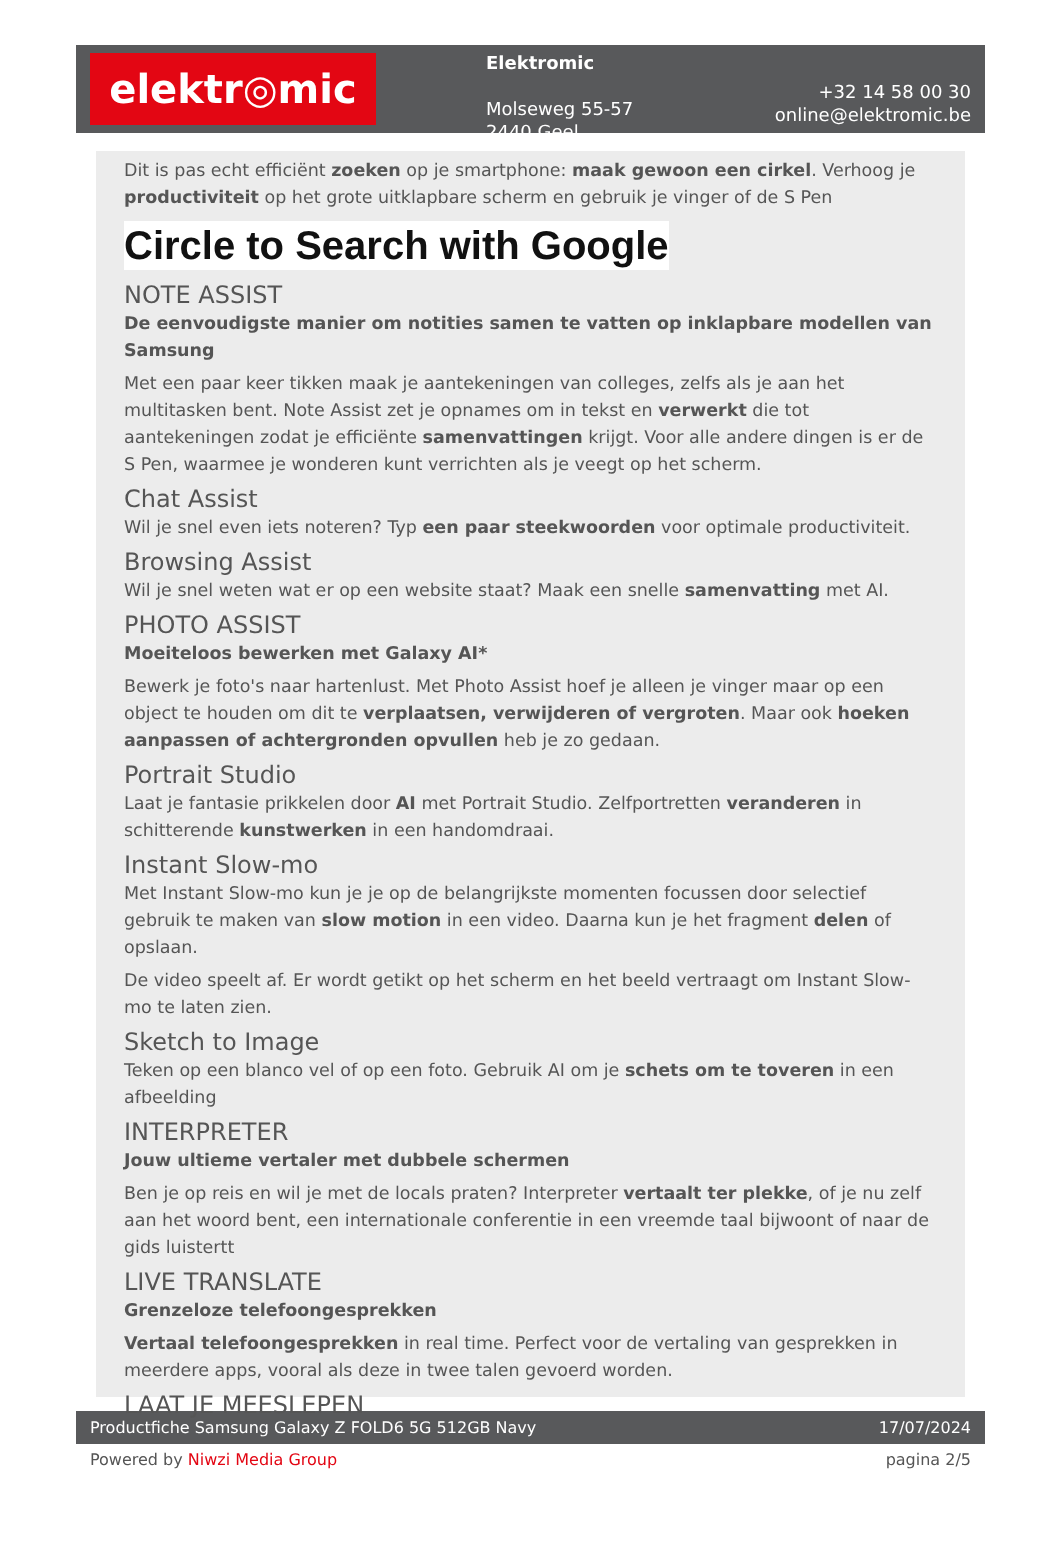elektr◎mic
Elektromic
Molseweg 55-57
2440 Geel
+32 14 58 00 30
online@elektromic.be
Dit is pas echt efficiënt zoeken op je smartphone: maak gewoon een cirkel. Verhoog je productiviteit op het grote uitklapbare scherm en gebruik je vinger of de S Pen
Circle to Search with Google
NOTE ASSIST
De eenvoudigste manier om notities samen te vatten op inklapbare modellen van Samsung
Met een paar keer tikken maak je aantekeningen van colleges, zelfs als je aan het multitasken bent. Note Assist zet je opnames om in tekst en verwerkt die tot aantekeningen zodat je efficiënte samenvattingen krijgt. Voor alle andere dingen is er de S Pen, waarmee je wonderen kunt verrichten als je veegt op het scherm.
Chat Assist
Wil je snel even iets noteren? Typ een paar steekwoorden voor optimale productiviteit.
Browsing Assist
Wil je snel weten wat er op een website staat? Maak een snelle samenvatting met AI.
PHOTO ASSIST
Moeiteloos bewerken met Galaxy AI*
Bewerk je foto's naar hartenlust. Met Photo Assist hoef je alleen je vinger maar op een object te houden om dit te verplaatsen, verwijderen of vergroten. Maar ook hoeken aanpassen of achtergronden opvullen heb je zo gedaan.
Portrait Studio
Laat je fantasie prikkelen door AI met Portrait Studio. Zelfportretten veranderen in schitterende kunstwerken in een handomdraai.
Instant Slow-mo
Met Instant Slow-mo kun je je op de belangrijkste momenten focussen door selectief gebruik te maken van slow motion in een video. Daarna kun je het fragment delen of opslaan.
De video speelt af. Er wordt getikt op het scherm en het beeld vertraagt om Instant Slow-mo te laten zien.
Sketch to Image
Teken op een blanco vel of op een foto. Gebruik AI om je schets om te toveren in een afbeelding
INTERPRETER
Jouw ultieme vertaler met dubbele schermen
Ben je op reis en wil je met de locals praten? Interpreter vertaalt ter plekke, of je nu zelf aan het woord bent, een internationale conferentie in een vreemde taal bijwoont of naar de gids luistertt
LIVE TRANSLATE
Grenzeloze telefoongesprekken
Vertaal telefoongesprekken in real time. Perfect voor de vertaling van gesprekken in meerdere apps, vooral als deze in twee talen gevoerd worden.
LAAT JE MEESLEPEN
Productfiche Samsung Galaxy Z FOLD6 5G 512GB Navy 17/07/2024
Powered by Niwzi Media Group pagina 2/5